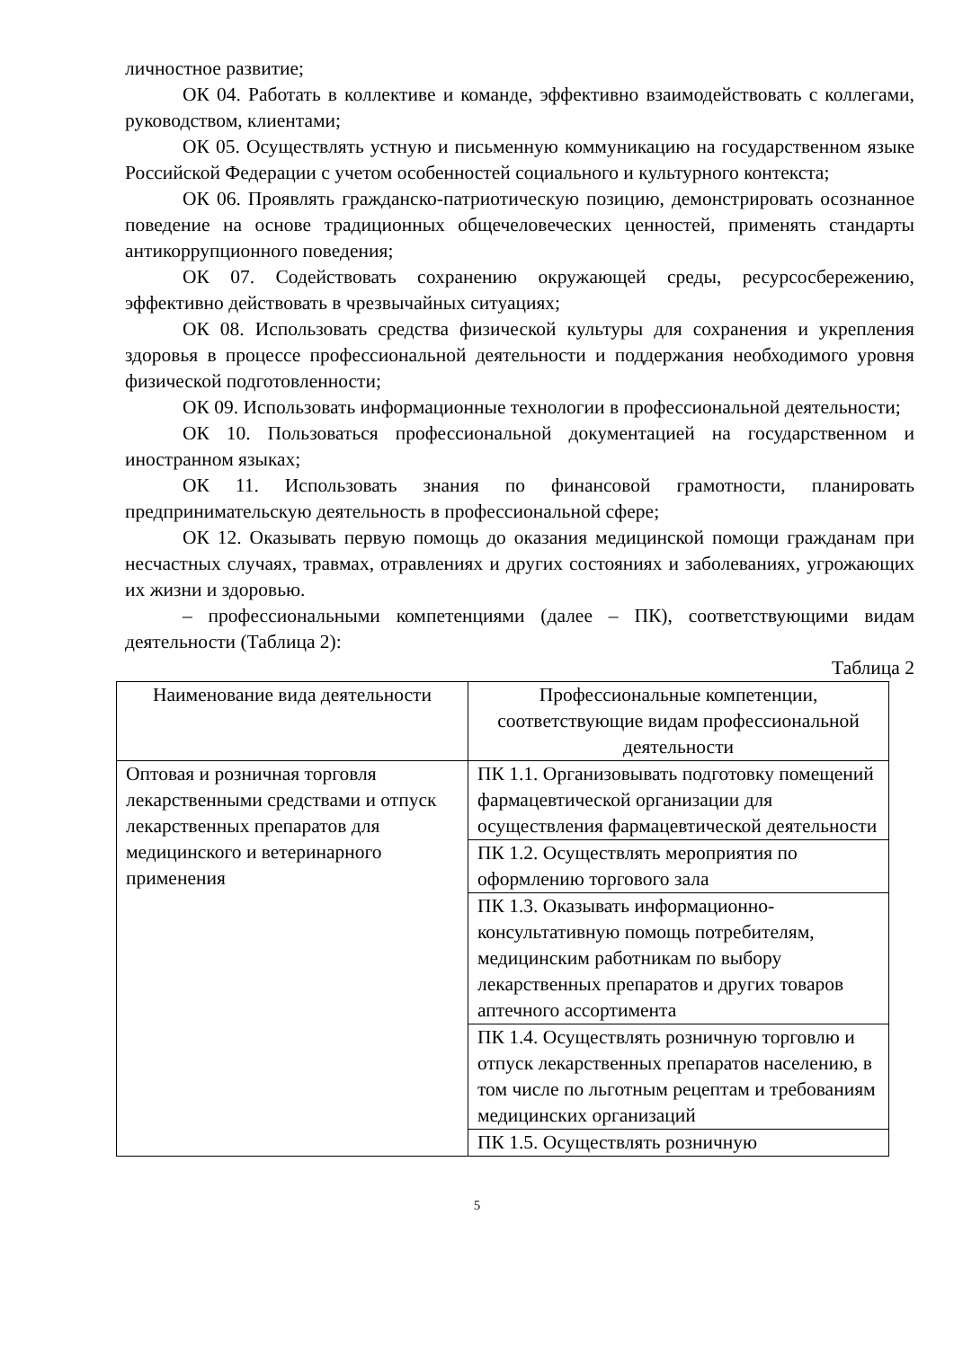личностное развитие;
ОК 04. Работать в коллективе и команде, эффективно взаимодействовать с коллегами, руководством, клиентами;
ОК 05. Осуществлять устную и письменную коммуникацию на государственном языке Российской Федерации с учетом особенностей социального и культурного контекста;
ОК 06. Проявлять гражданско-патриотическую позицию, демонстрировать осознанное поведение на основе традиционных общечеловеческих ценностей, применять стандарты антикоррупционного поведения;
ОК 07. Содействовать сохранению окружающей среды, ресурсосбережению, эффективно действовать в чрезвычайных ситуациях;
ОК 08. Использовать средства физической культуры для сохранения и укрепления здоровья в процессе профессиональной деятельности и поддержания необходимого уровня физической подготовленности;
ОК 09. Использовать информационные технологии в профессиональной деятельности;
ОК 10. Пользоваться профессиональной документацией на государственном и иностранном языках;
ОК 11. Использовать знания по финансовой грамотности, планировать предпринимательскую деятельность в профессиональной сфере;
ОК 12. Оказывать первую помощь до оказания медицинской помощи гражданам при несчастных случаях, травмах, отравлениях и других состояниях и заболеваниях, угрожающих их жизни и здоровью.
– профессиональными компетенциями (далее – ПК), соответствующими видам деятельности (Таблица 2):
Таблица 2
| Наименование вида деятельности | Профессиональные компетенции, соответствующие видам профессиональной деятельности |
| --- | --- |
| Оптовая и розничная торговля лекарственными средствами и отпуск лекарственных препаратов для медицинского и ветеринарного применения | ПК 1.1. Организовывать подготовку помещений фармацевтической организации для осуществления фармацевтической деятельности |
| | ПК 1.2. Осуществлять мероприятия по оформлению торгового зала |
| | ПК 1.3. Оказывать информационно-консультативную помощь потребителям, медицинским работникам по выбору лекарственных препаратов и других товаров аптечного ассортимента |
| | ПК 1.4. Осуществлять розничную торговлю и отпуск лекарственных препаратов населению, в том числе по льготным рецептам и требованиям медицинских организаций |
| | ПК 1.5. Осуществлять розничную |
5